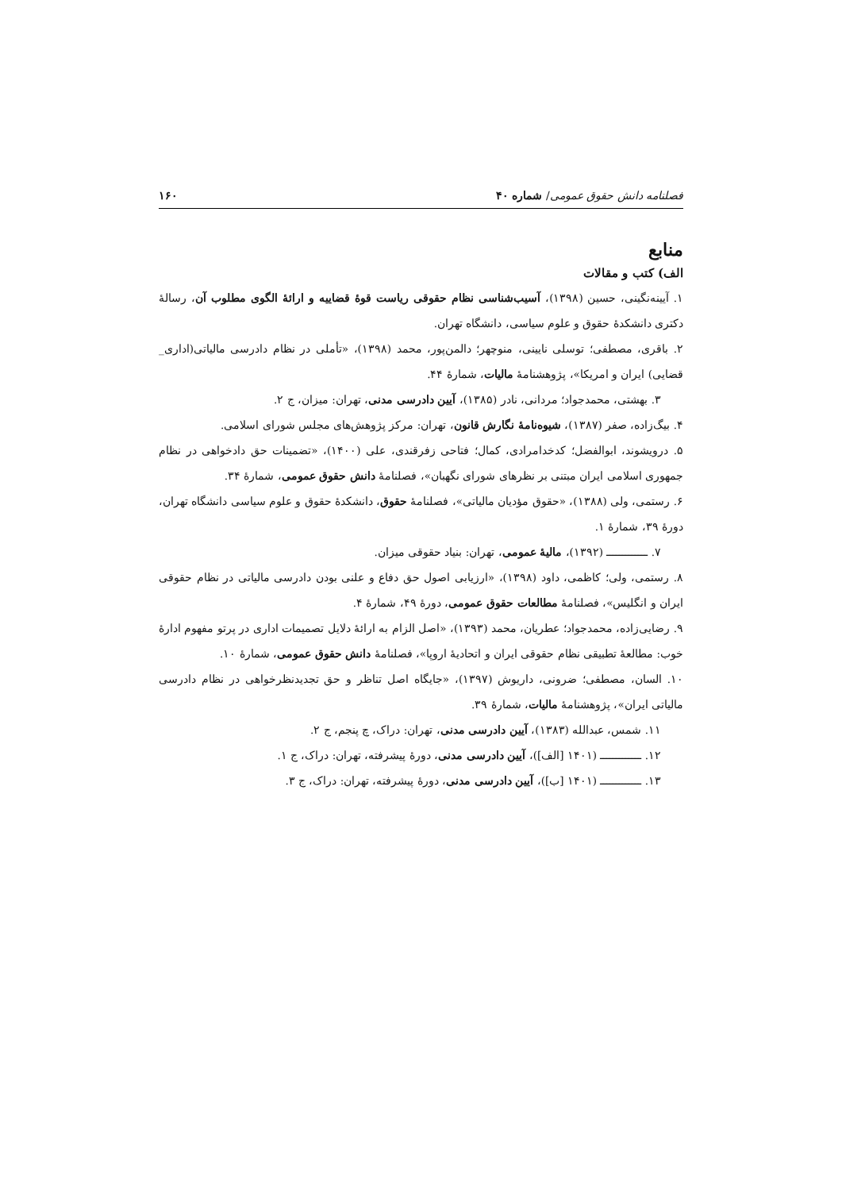فصلنامه دانش حقوق عمومی/ شماره ۴۰ ۱۶۰
منابع
الف) کتب و مقالات
۱. آیینه‌نگینی، حسین (۱۳۹۸)، آسیب‌شناسی نظام حقوقی ریاست قوهٔ قضاییه و ارائهٔ الگوی مطلوب آن، رسالهٔ دکتری دانشکدهٔ حقوق و علوم سیاسی، دانشگاه تهران.
۲. باقری، مصطفی؛ توسلی نایینی، منوچهر؛ دالمن‌پور، محمد (۱۳۹۸)، «تأملی در نظام دادرسی مالیاتی(اداری_ قضایی) ایران و امریکا»، پژوهشنامهٔ مالیات، شمارهٔ ۴۴.
۳. بهشتی، محمدجواد؛ مردانی، نادر (۱۳۸۵)، آیین دادرسی مدنی، تهران: میزان، ج ۲.
۴. بیگ‌زاده، صفر (۱۳۸۷)، شیوه‌نامهٔ نگارش قانون، تهران: مرکز پژوهش‌های مجلس شورای اسلامی.
۵. درویشوند، ابوالفضل؛ کدخدامرادی، کمال؛ فتاحی زفرقندی، علی (۱۴۰۰)، «تضمینات حق دادخواهی در نظام جمهوری اسلامی ایران مبتنی بر نظرهای شورای نگهبان»، فصلنامهٔ دانش حقوق عمومی، شمارهٔ ۳۴.
۶. رستمی، ولی (۱۳۸۸)، «حقوق مؤدیان مالیاتی»، فصلنامهٔ حقوق، دانشکدهٔ حقوق و علوم سیاسی دانشگاه تهران، دورهٔ ۳۹، شمارهٔ ۱.
۷. ـــــــــــــ (۱۳۹۲)، مالیهٔ عمومی، تهران: بنیاد حقوقی میزان.
۸. رستمی، ولی؛ کاظمی، داود (۱۳۹۸)، «ارزیابی اصول حق دفاع و علنی بودن دادرسی مالیاتی در نظام حقوقی ایران و انگلیس»، فصلنامهٔ مطالعات حقوق عمومی، دورهٔ ۴۹، شمارهٔ ۴.
۹. رضایی‌زاده، محمدجواد؛ عطریان، محمد (۱۳۹۳)، «اصل الزام به ارائهٔ دلایل تصمیمات اداری در پرتو مفهوم ادارهٔ خوب: مطالعهٔ تطبیقی نظام حقوقی ایران و اتحادیهٔ اروپا»، فصلنامهٔ دانش حقوق عمومی، شمارهٔ ۱۰.
۱۰. السان، مصطفی؛ ضرونی، داریوش (۱۳۹۷)، «جایگاه اصل تناظر و حق تجدیدنظرخواهی در نظام دادرسی مالیاتی ایران»، پژوهشنامهٔ مالیات، شمارهٔ ۳۹.
۱۱. شمس، عبدالله (۱۳۸۳)، آیین دادرسی مدنی، تهران: دراک، چ پنجم، ج ۲.
۱۲. ـــــــــــــ (۱۴۰۱ [الف])، آیین دادرسی مدنی، دورهٔ پیشرفته، تهران: دراک، ج ۱.
۱۳. ـــــــــــــ (۱۴۰۱ [ب])، آیین دادرسی مدنی، دورهٔ پیشرفته، تهران: دراک، ج ۳.